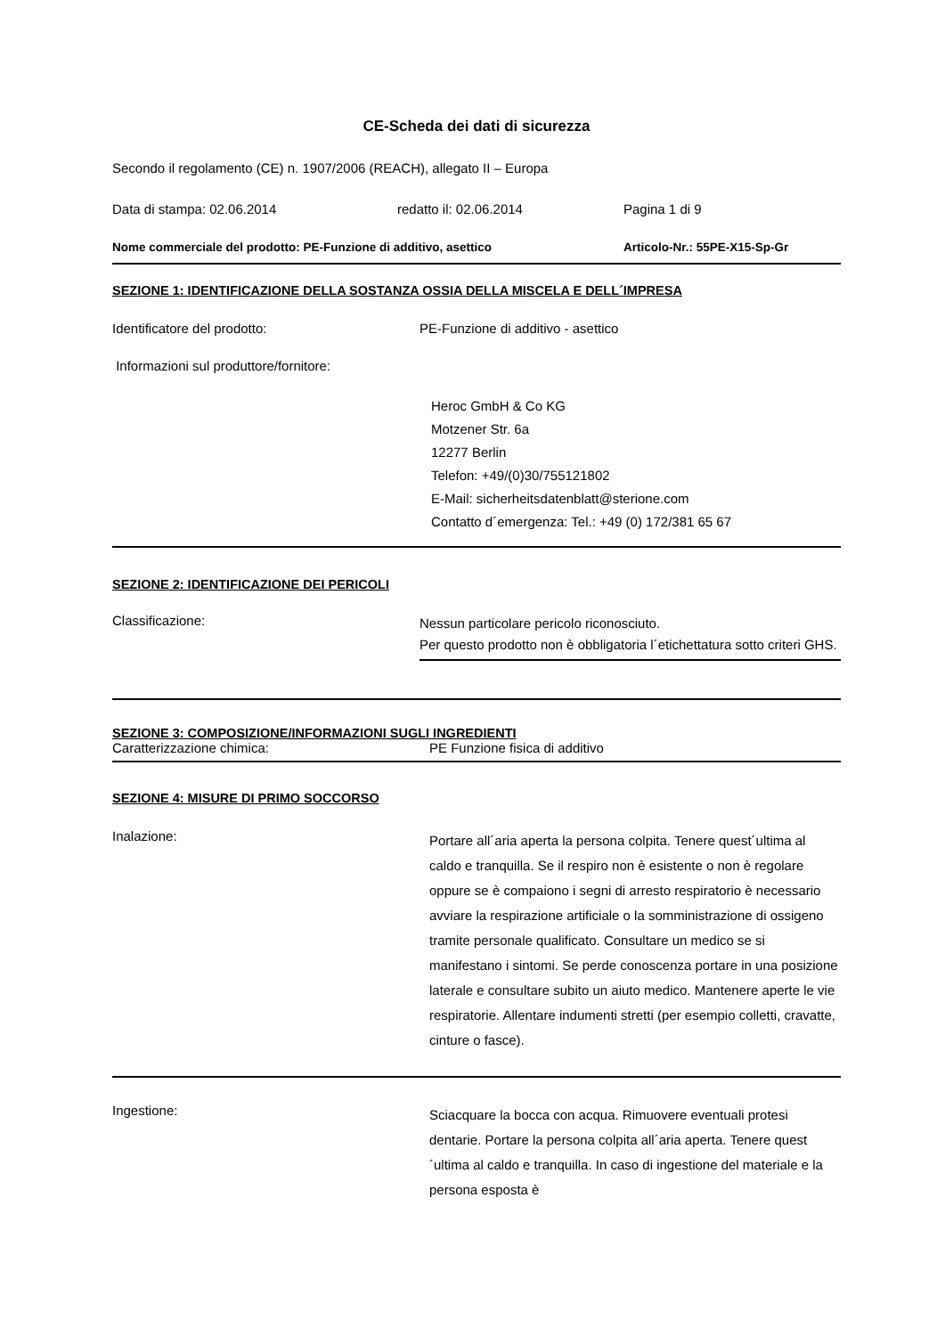CE-Scheda dei dati di sicurezza
Secondo il regolamento (CE) n. 1907/2006 (REACH), allegato II – Europa
Data di stampa: 02.06.2014 redatto il: 02.06.2014 Pagina 1 di 9
Nome commerciale del prodotto: PE-Funzione di additivo, asettico Articolo-Nr.: 55PE-X15-Sp-Gr
SEZIONE 1: IDENTIFICAZIONE DELLA SOSTANZA OSSIA DELLA MISCELA E DELL´IMPRESA
Identificatore del prodotto: PE-Funzione di additivo - asettico
Informazioni sul produttore/fornitore:
Heroc GmbH & Co KG
Motzener Str. 6a
12277 Berlin
Telefon: +49/(0)30/755121802
E-Mail: sicherheitsdatenblatt@sterione.com
Contatto d´emergenza: Tel.: +49 (0) 172/381 65 67
SEZIONE 2: IDENTIFICAZIONE DEI PERICOLI
Classificazione: Nessun particolare pericolo riconosciuto.
Per questo prodotto non è obbligatoria l´etichettatura sotto criteri GHS.
SEZIONE 3: COMPOSIZIONE/INFORMAZIONI SUGLI INGREDIENTI
Caratterizzazione chimica: PE Funzione fisica di additivo
SEZIONE 4: MISURE DI PRIMO SOCCORSO
Inalazione:
Portare all´aria aperta la persona colpita. Tenere quest´ultima al caldo e tranquilla. Se il respiro non è esistente o non è regolare oppure se è compaiono i segni di arresto respiratorio è necessario avviare la respirazione artificiale o la somministrazione di ossigeno tramite personale qualificato. Consultare un medico se si manifestano i sintomi. Se perde conoscenza portare in una posizione laterale e consultare subito un aiuto medico. Mantenere aperte le vie respiratorie. Allentare indumenti stretti (per esempio colletti, cravatte, cinture o fasce).
Ingestione:
Sciacquare la bocca con acqua. Rimuovere eventuali protesi dentarie. Portare la persona colpita all´aria aperta. Tenere quest´ultima al caldo e tranquilla. In caso di ingestione del materiale e la persona esposta è